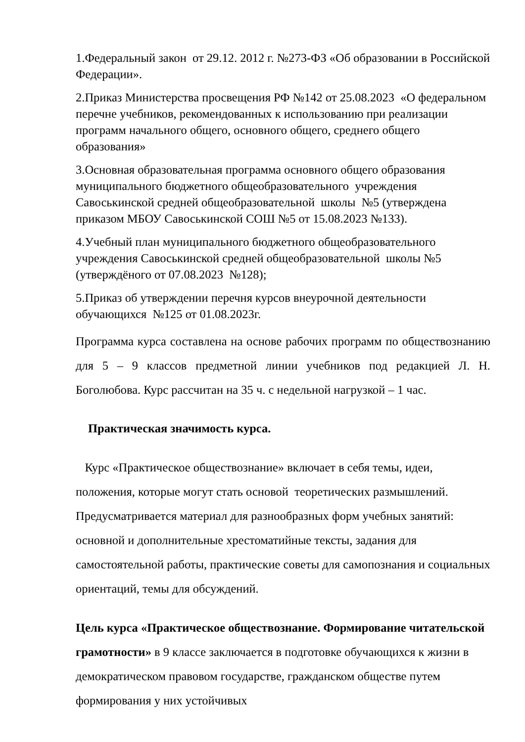1.Федеральный закон от 29.12. 2012 г. №273-ФЗ «Об образовании в Российской Федерации».
2.Приказ Министерства просвещения РФ №142 от 25.08.2023 «О федеральном перечне учебников, рекомендованных к использованию при реализации программ начального общего, основного общего, среднего общего образования»
3.Основная образовательная программа основного общего образования муниципального бюджетного общеобразовательного учреждения Савоськинской средней общеобразовательной школы №5 (утверждена приказом МБОУ Савоськинской СОШ №5 от 15.08.2023 №133).
4.Учебный план муниципального бюджетного общеобразовательного учреждения Савоськинской средней общеобразовательной школы №5 (утверждёного от 07.08.2023 №128);
5.Приказ об утверждении перечня курсов внеурочной деятельности обучающихся №125 от 01.08.2023г.
Программа курса составлена на основе рабочих программ по обществознанию для 5 – 9 классов предметной линии учебников под редакцией Л. Н. Боголюбова. Курс рассчитан на 35 ч. с недельной нагрузкой – 1 час.
Практическая значимость курса.
Курс «Практическое обществознание» включает в себя темы, идеи, положения, которые могут стать основой теоретических размышлений. Предусматривается материал для разнообразных форм учебных занятий: основной и дополнительные хрестоматийные тексты, задания для самостоятельной работы, практические советы для самопознания и социальных ориентаций, темы для обсуждений.
Цель курса «Практическое обществознание. Формирование читательской грамотности» в 9 классе заключается в подготовке обучающихся к жизни в демократическом правовом государстве, гражданском обществе путем формирования у них устойчивых